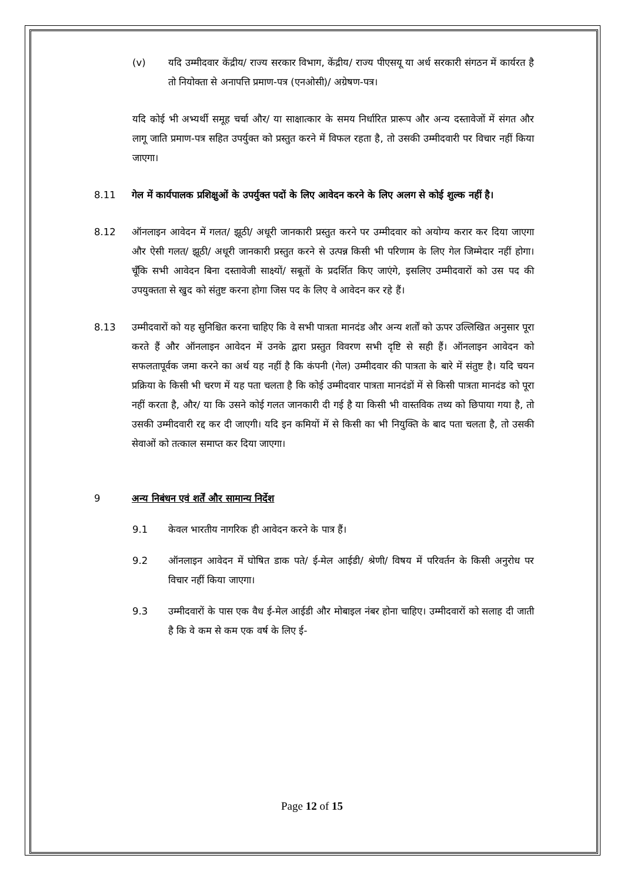(v) यदि उम्मीदवार केंद्रीय/ राज्य सरकार विभाग, केंद्रीय/ राज्य पीएसयू या अर्ध सरकारी संगठन में कार्यरत है तो नियोक्ता से अनापत्ति प्रमाण-पत्र (एनओसी)/ अग्रेषण-पत्र।
यदि कोई भी अभ्यर्थी समूह चर्चा और/ या साक्षात्कार के समय निर्धारित प्रारूप और अन्य दस्तावेजों में संगत और लागू जाति प्रमाण-पत्र सहित उपर्युक्त को प्रस्तुत करने में विफल रहता है, तो उसकी उम्मीदवारी पर विचार नहीं किया जाएगा।
8.11 गेल में कार्यपालक प्रशिक्षुओं के उपर्युक्त पदों के लिए आवेदन करने के लिए अलग से कोई शुल्क नहीं है।
8.12 ऑनलाइन आवेदन में गलत/ झूठी/ अधूरी जानकारी प्रस्तुत करने पर उम्मीदवार को अयोग्य करार कर दिया जाएगा और ऐसी गलत/ झूठी/ अधूरी जानकारी प्रस्तुत करने से उत्पन्न किसी भी परिणाम के लिए गेल जिम्मेदार नहीं होगा। चूँकि सभी आवेदन बिना दस्तावेजी साक्ष्यों/ सबूतों के प्रदर्शित किए जाएंगे, इसलिए उम्मीदवारों को उस पद की उपयुक्तता से खुद को संतुष्ट करना होगा जिस पद के लिए वे आवेदन कर रहे हैं।
8.13 उम्मीदवारों को यह सुनिश्चित करना चाहिए कि वे सभी पात्रता मानदंड और अन्य शर्तों को ऊपर उल्लिखित अनुसार पूरा करते हैं और ऑनलाइन आवेदन में उनके द्वारा प्रस्तुत विवरण सभी दृष्टि से सही हैं। ऑनलाइन आवेदन को सफलतापूर्वक जमा करने का अर्थ यह नहीं है कि कंपनी (गेल) उम्मीदवार की पात्रता के बारे में संतुष्ट है। यदि चयन प्रक्रिया के किसी भी चरण में यह पता चलता है कि कोई उम्मीदवार पात्रता मानदंडों में से किसी पात्रता मानदंड को पूरा नहीं करता है, और/ या कि उसने कोई गलत जानकारी दी गई है या किसी भी वास्तविक तथ्य को छिपाया गया है, तो उसकी उम्मीदवारी रद्द कर दी जाएगी। यदि इन कमियों में से किसी का भी नियुक्ति के बाद पता चलता है, तो उसकी सेवाओं को तत्काल समाप्त कर दिया जाएगा।
9 अन्य निबंधन एवं शर्तें और सामान्य निर्देश
9.1 केवल भारतीय नागरिक ही आवेदन करने के पात्र हैं।
9.2 ऑनलाइन आवेदन में घोषित डाक पते/ ई-मेल आईडी/ श्रेणी/ विषय में परिवर्तन के किसी अनुरोध पर विचार नहीं किया जाएगा।
9.3 उम्मीदवारों के पास एक वैध ई-मेल आईडी और मोबाइल नंबर होना चाहिए। उम्मीदवारों को सलाह दी जाती है कि वे कम से कम एक वर्ष के लिए ई-
Page 12 of 15